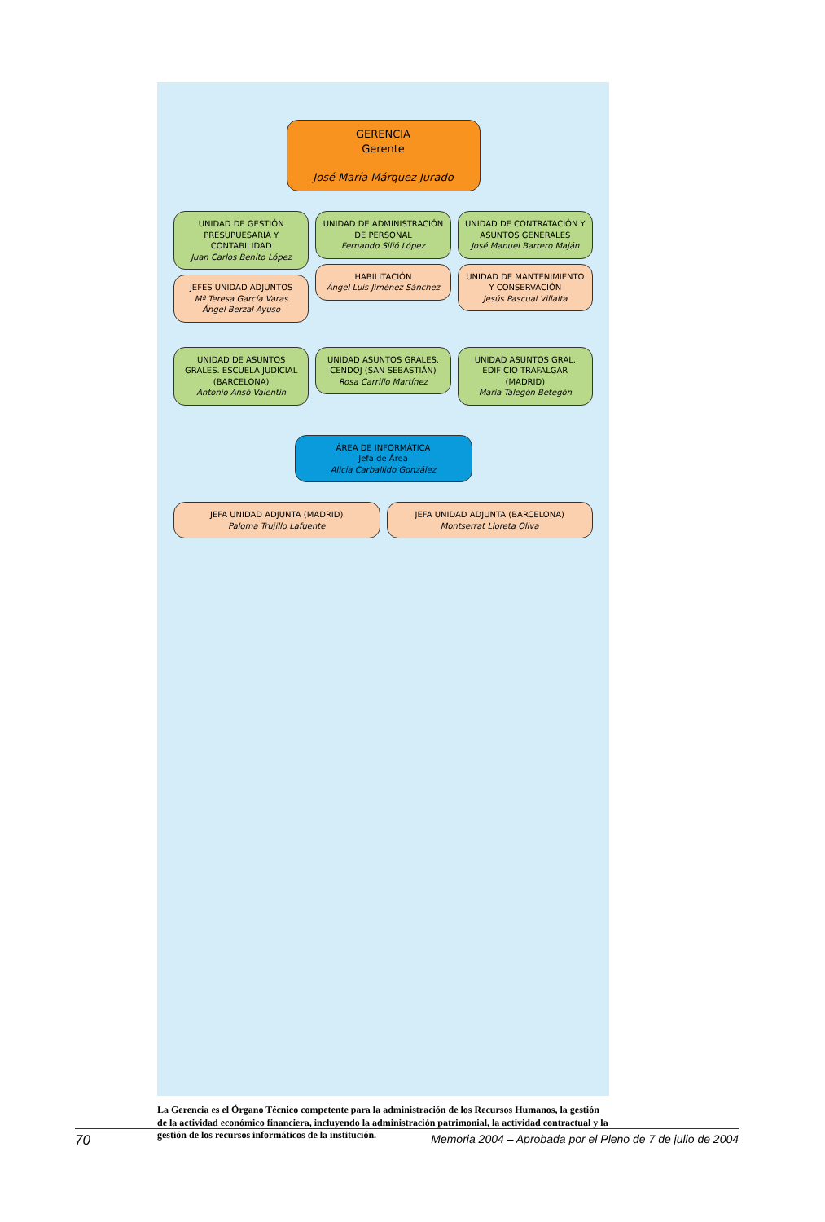GERENCIA
Gerente
José María Márquez Jurado
UNIDAD DE GESTIÓN PRESUPUESARIA Y CONTABILIDAD
Juan Carlos Benito López
JEFES UNIDAD ADJUNTOS
Mª Teresa García Varas
Ángel Berzal Ayuso
UNIDAD DE ADMINISTRACIÓN DE PERSONAL
Fernando Silió López
HABILITACIÓN
Ángel Luis Jiménez Sánchez
UNIDAD DE CONTRATACIÓN Y ASUNTOS GENERALES
José Manuel Barrero Maján
UNIDAD DE MANTENIMIENTO Y CONSERVACIÓN
Jesús Pascual Villalta
UNIDAD DE ASUNTOS GRALES. ESCUELA JUDICIAL (BARCELONA)
Antonio Ansó Valentín
UNIDAD ASUNTOS GRALES. CENDOJ (SAN SEBASTIÁN)
Rosa Carrillo Martínez
UNIDAD ASUNTOS GRAL. EDIFICIO TRAFALGAR (MADRID)
María Talegón Betegón
ÁREA DE INFORMÁTICA
Jefa de Área
Alicia Carballido González
JEFA UNIDAD ADJUNTA (MADRID)
Paloma Trujillo Lafuente
JEFA UNIDAD ADJUNTA (BARCELONA)
Montserrat Lloreta Oliva
La Gerencia es el Órgano Técnico competente para la administración de los Recursos Humanos, la gestión de la actividad económico financiera, incluyendo la administración patrimonial, la actividad contractual y la gestión de los recursos informáticos de la institución.
70 Memoria 2004 – Aprobada por el Pleno de 7 de julio de 2004